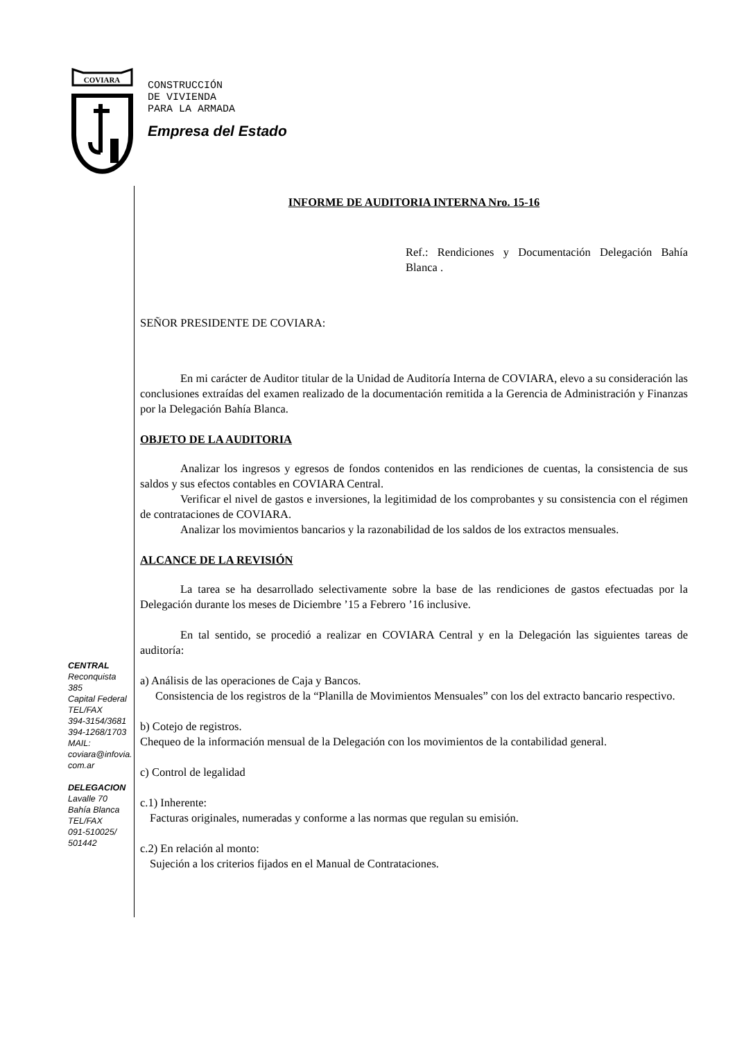COVIARA
CONSTRUCCIÓN
DE VIVIENDA
PARA LA ARMADA
Empresa del Estado
CENTRAL
Reconquista 385
Capital Federal
TEL/FAX
394-3154/3681
394-1268/1703
MAIL:
coviara@infovia.
com.ar
DELEGACION
Lavalle 70
Bahía Blanca
TEL/FAX
091-510025/
501442
INFORME DE AUDITORIA INTERNA Nro. 15-16
Ref.: Rendiciones y Documentación Delegación Bahía Blanca .
SEÑOR PRESIDENTE DE COVIARA:
En mi carácter de Auditor titular de la Unidad de Auditoría Interna de COVIARA, elevo a su consideración las conclusiones extraídas del examen realizado de la documentación remitida a la Gerencia de Administración y Finanzas por la Delegación Bahía Blanca.
OBJETO DE LA AUDITORIA
Analizar los ingresos y egresos de fondos contenidos en las rendiciones de cuentas, la consistencia de sus saldos y sus efectos contables en COVIARA Central.
Verificar el nivel de gastos e inversiones, la legitimidad de los comprobantes y su consistencia con el régimen de contrataciones de COVIARA.
Analizar los movimientos bancarios y la razonabilidad de los saldos de los extractos mensuales.
ALCANCE DE LA REVISIÓN
La tarea se ha desarrollado selectivamente sobre la base de las rendiciones de gastos efectuadas por la Delegación durante los meses de Diciembre ’15 a Febrero ’16 inclusive.
En tal sentido, se procedió a realizar en COVIARA Central y en la Delegación las siguientes tareas de auditoría:
a) Análisis de las operaciones de Caja y Bancos.
Consistencia de los registros de la “Planilla de Movimientos Mensuales” con los del extracto bancario respectivo.
b) Cotejo de registros.
Chequeo de la información mensual de la Delegación con los movimientos de la contabilidad general.
c) Control de legalidad
c.1) Inherente:
Facturas originales, numeradas y conforme a las normas que regulan su emisión.
c.2) En relación al monto:
Sujeción a los criterios fijados en el Manual de Contrataciones.